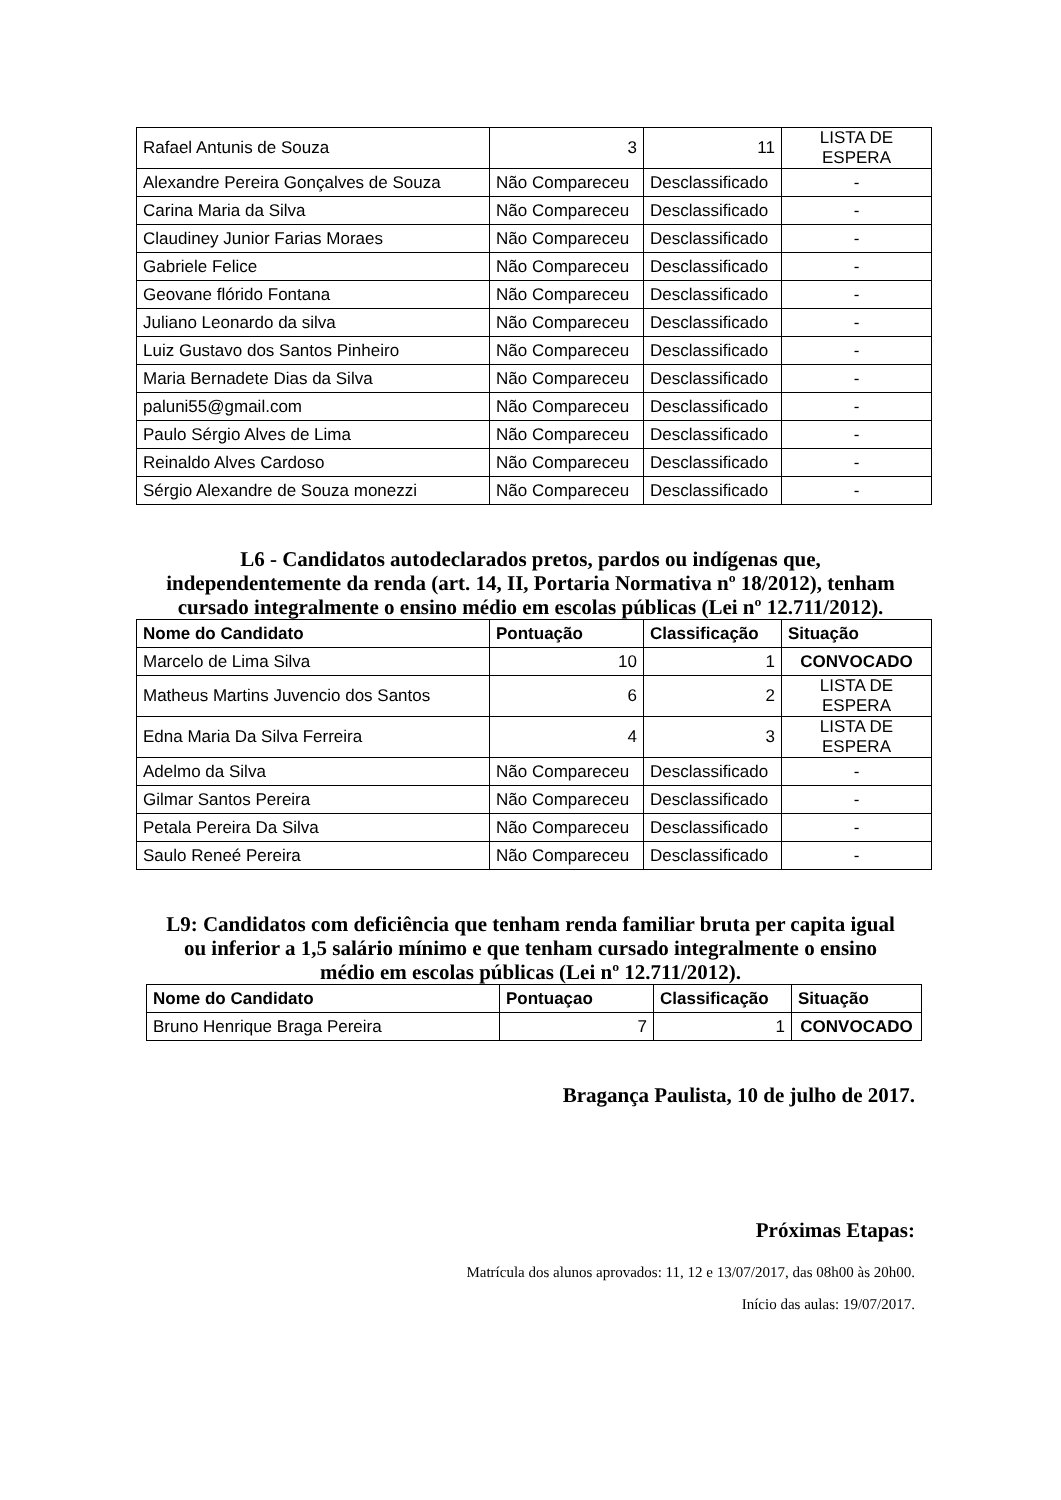| Rafael Antunis de Souza | 3 | 11 | LISTA DE ESPERA |
| Alexandre Pereira Gonçalves de Souza | Não Compareceu | Desclassificado | - |
| Carina Maria da Silva | Não Compareceu | Desclassificado | - |
| Claudiney Junior Farias Moraes | Não Compareceu | Desclassificado | - |
| Gabriele Felice | Não Compareceu | Desclassificado | - |
| Geovane flórido Fontana | Não Compareceu | Desclassificado | - |
| Juliano Leonardo da silva | Não Compareceu | Desclassificado | - |
| Luiz Gustavo dos Santos Pinheiro | Não Compareceu | Desclassificado | - |
| Maria Bernadete Dias da Silva | Não Compareceu | Desclassificado | - |
| paluni55@gmail.com | Não Compareceu | Desclassificado | - |
| Paulo Sérgio Alves de Lima | Não Compareceu | Desclassificado | - |
| Reinaldo Alves Cardoso | Não Compareceu | Desclassificado | - |
| Sérgio Alexandre de Souza monezzi | Não Compareceu | Desclassificado | - |
L6 - Candidatos autodeclarados pretos, pardos ou indígenas que,
independentemente da renda (art. 14, II, Portaria Normativa nº 18/2012), tenham
cursado integralmente o ensino médio em escolas públicas (Lei nº 12.711/2012).
| Nome do Candidato | Pontuação | Classificação | Situação |
| --- | --- | --- | --- |
| Marcelo de Lima Silva | 10 | 1 | CONVOCADO |
| Matheus Martins Juvencio dos Santos | 6 | 2 | LISTA DE ESPERA |
| Edna Maria Da Silva Ferreira | 4 | 3 | LISTA DE ESPERA |
| Adelmo da Silva | Não Compareceu | Desclassificado | - |
| Gilmar Santos Pereira | Não Compareceu | Desclassificado | - |
| Petala Pereira Da Silva | Não Compareceu | Desclassificado | - |
| Saulo Reneé Pereira | Não Compareceu | Desclassificado | - |
L9: Candidatos com deficiência que tenham renda familiar bruta per capita igual
ou inferior a 1,5 salário mínimo e que tenham cursado integralmente o ensino
médio em escolas públicas (Lei nº 12.711/2012).
| Nome do Candidato | Pontuaçao | Classificação | Situação |
| --- | --- | --- | --- |
| Bruno Henrique Braga Pereira | 7 | 1 | CONVOCADO |
Bragança Paulista, 10 de julho de 2017.
Próximas Etapas:
Matrícula dos alunos aprovados: 11, 12 e 13/07/2017, das 08h00 às 20h00.
Início das aulas: 19/07/2017.